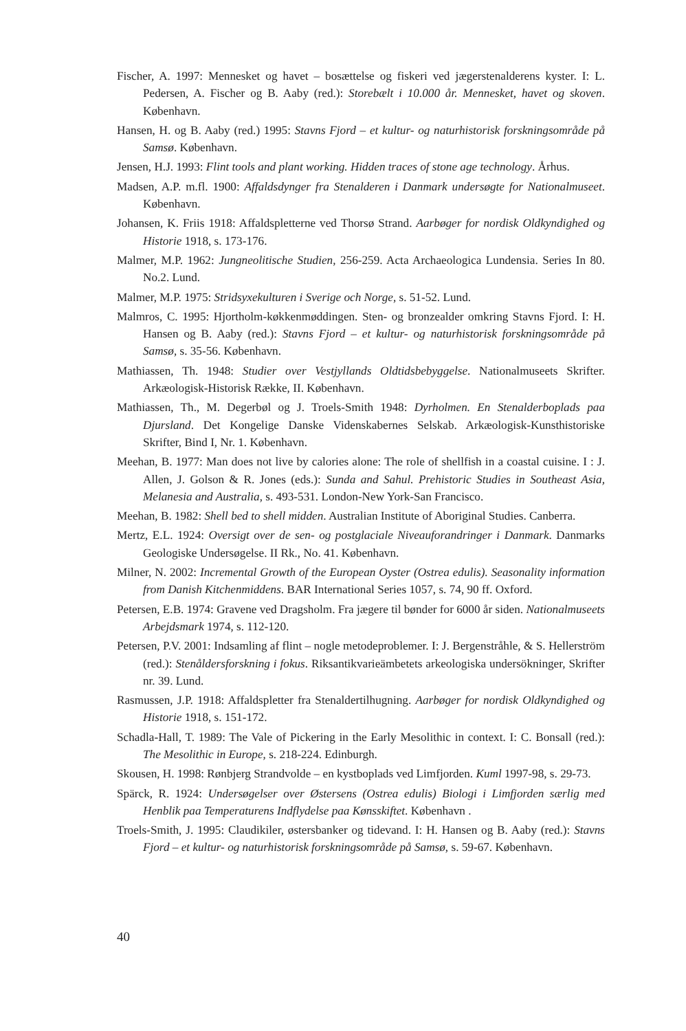Fischer, A. 1997: Mennesket og havet – bosættelse og fiskeri ved jægerstenalderens kyster. I: L. Pedersen, A. Fischer og B. Aaby (red.): Storebælt i 10.000 år. Mennesket, havet og skoven. København.
Hansen, H. og B. Aaby (red.) 1995: Stavns Fjord – et kultur- og naturhistorisk forskningsområde på Samsø. København.
Jensen, H.J. 1993: Flint tools and plant working. Hidden traces of stone age technology. Århus.
Madsen, A.P. m.fl. 1900: Affaldsdynger fra Stenalderen i Danmark undersøgte for Nationalmuseet. København.
Johansen, K. Friis 1918: Affaldspletterne ved Thorsø Strand. Aarbøger for nordisk Oldkyndighed og Historie 1918, s. 173-176.
Malmer, M.P. 1962: Jungneolitische Studien, 256-259. Acta Archaeologica Lundensia. Series In 80. No.2. Lund.
Malmer, M.P. 1975: Stridsyxekulturen i Sverige och Norge, s. 51-52. Lund.
Malmros, C. 1995: Hjortholm-køkkenmøddingen. Sten- og bronzealder omkring Stavns Fjord. I: H. Hansen og B. Aaby (red.): Stavns Fjord – et kultur- og naturhistorisk forskningsområde på Samsø, s. 35-56. København.
Mathiassen, Th. 1948: Studier over Vestjyllands Oldtidsbebyggelse. Nationalmuseets Skrifter. Arkæologisk-Historisk Række, II. København.
Mathiassen, Th., M. Degerbøl og J. Troels-Smith 1948: Dyrholmen. En Stenalderboplads paa Djursland. Det Kongelige Danske Videnskabernes Selskab. Arkæologisk-Kunsthistoriske Skrifter, Bind I, Nr. 1. København.
Meehan, B. 1977: Man does not live by calories alone: The role of shellfish in a coastal cuisine. I : J. Allen, J. Golson & R. Jones (eds.): Sunda and Sahul. Prehistoric Studies in Southeast Asia, Melanesia and Australia, s. 493-531. London-New York-San Francisco.
Meehan, B. 1982: Shell bed to shell midden. Australian Institute of Aboriginal Studies. Canberra.
Mertz, E.L. 1924: Oversigt over de sen- og postglaciale Niveauforandringer i Danmark. Danmarks Geologiske Undersøgelse. II Rk., No. 41. København.
Milner, N. 2002: Incremental Growth of the European Oyster (Ostrea edulis). Seasonality information from Danish Kitchenmiddens. BAR International Series 1057, s. 74, 90 ff. Oxford.
Petersen, E.B. 1974: Gravene ved Dragsholm. Fra jægere til bønder for 6000 år siden. Nationalmuseets Arbejdsmark 1974, s. 112-120.
Petersen, P.V. 2001: Indsamling af flint – nogle metodeproblemer. I: J. Bergenstråhle, & S. Hellerström (red.): Stenåldersforskning i fokus. Riksantikvarieämbetets arkeologiska undersökninger, Skrifter nr. 39. Lund.
Rasmussen, J.P. 1918: Affaldspletter fra Stenaldertilhugning. Aarbøger for nordisk Oldkyndighed og Historie 1918, s. 151-172.
Schadla-Hall, T. 1989: The Vale of Pickering in the Early Mesolithic in context. I: C. Bonsall (red.): The Mesolithic in Europe, s. 218-224. Edinburgh.
Skousen, H. 1998: Rønbjerg Strandvolde – en kystboplads ved Limfjorden. Kuml 1997-98, s. 29-73.
Spärck, R. 1924: Undersøgelser over Østersens (Ostrea edulis) Biologi i Limfjorden særlig med Henblik paa Temperaturens Indflydelse paa Kønsskiftet. København .
Troels-Smith, J. 1995: Claudikiler, østersbanker og tidevand. I: H. Hansen og B. Aaby (red.): Stavns Fjord – et kultur- og naturhistorisk forskningsområde på Samsø, s. 59-67. København.
40